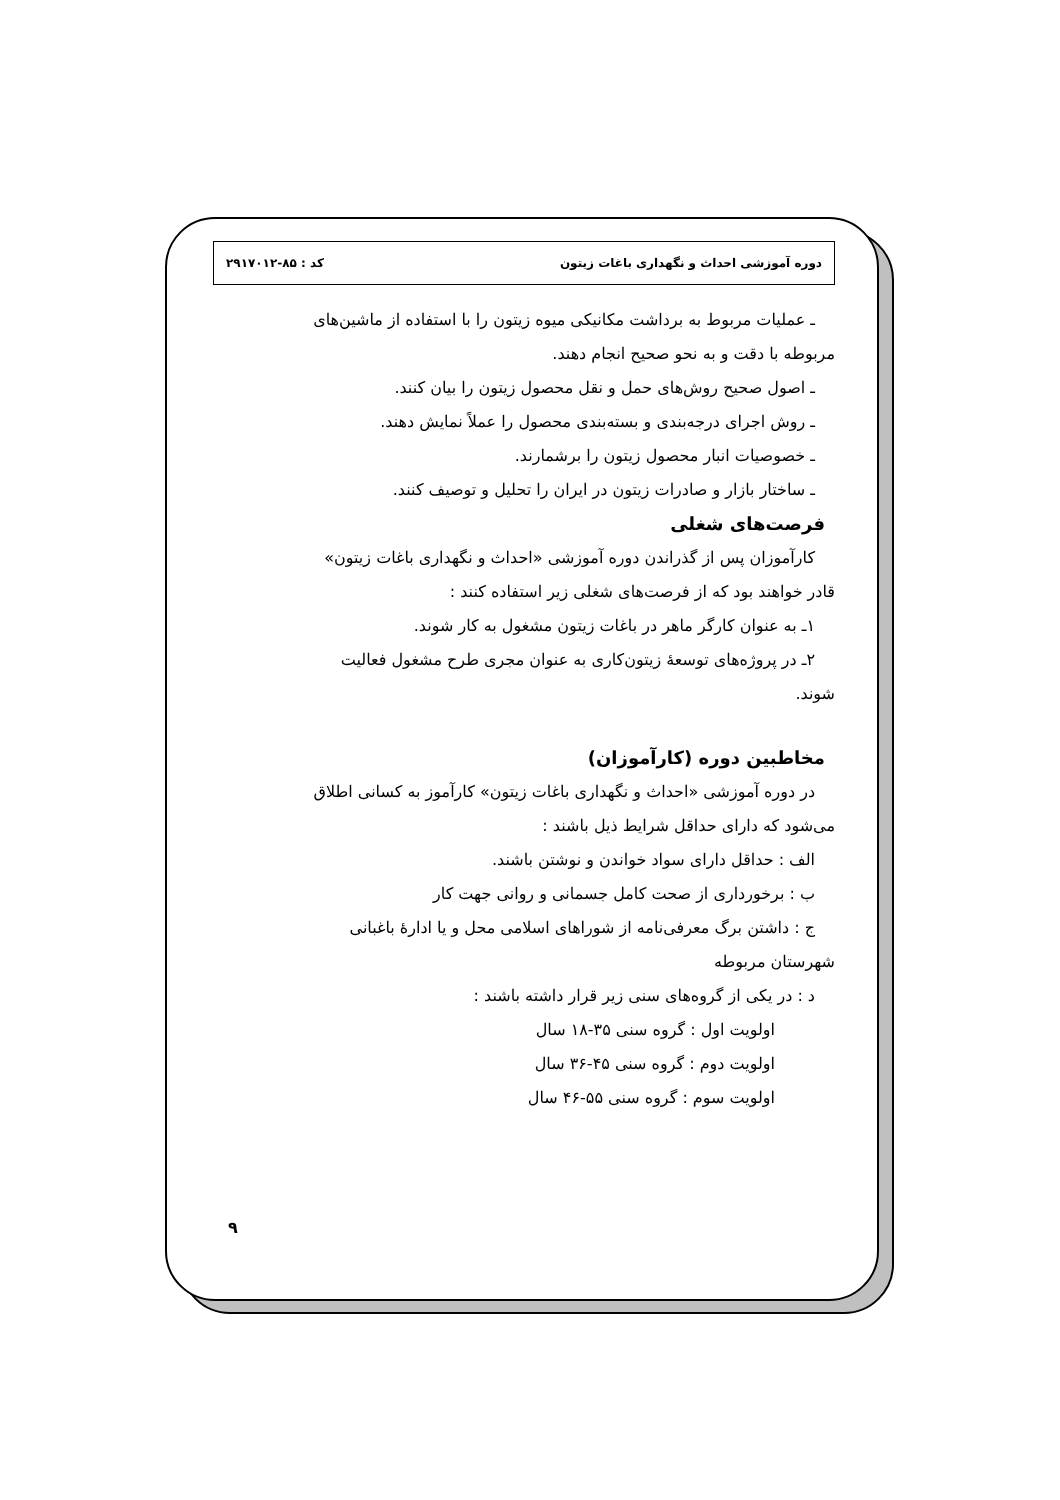دوره آموزشی احداث و نگهداری باغات زیتون کد : ۸۵-۲۹۱۷۰۱۲
ـ عملیات مربوط به برداشت مکانیکی میوه زیتون را با استفاده از ماشین‌های
مربوطه با دقت و به نحو صحیح انجام دهند.
ـ اصول صحیح روش‌های حمل و نقل محصول زیتون را بیان کنند.
ـ روش اجرای درجه‌بندی و بسته‌بندی محصول را عملاً نمایش دهند.
ـ خصوصیات انبار محصول زیتون را برشمارند.
ـ ساختار بازار و صادرات زیتون در ایران را تحلیل و توصیف کنند.
فرصت‌های شغلی
کارآموزان پس از گذراندن دوره آموزشی «احداث و نگهداری باغات زیتون»
قادر خواهند بود که از فرصت‌های شغلی زیر استفاده کنند :
۱ـ به عنوان کارگر ماهر در باغات زیتون مشغول به کار شوند.
۲ـ در پروژه‌های توسعهٔ زیتون‌کاری به عنوان مجری طرح مشغول فعالیت
شوند.
مخاطبین دوره (کارآموزان)
در دوره آموزشی «احداث و نگهداری باغات زیتون» کارآموز به کسانی اطلاق
می‌شود که دارای حداقل شرایط ذیل باشند :
الف : حداقل دارای سواد خواندن و نوشتن باشند.
ب : برخورداری از صحت کامل جسمانی و روانی جهت کار
ج : داشتن برگ معرفی‌نامه از شوراهای اسلامی محل و یا ادارهٔ باغبانی
شهرستان مربوطه
د : در یکی از گروه‌های سنی زیر قرار داشته باشند :
اولویت اول : گروه سنی ۳۵-۱۸ سال
اولویت دوم : گروه سنی ۴۵-۳۶ سال
اولویت سوم : گروه سنی ۵۵-۴۶ سال
۹